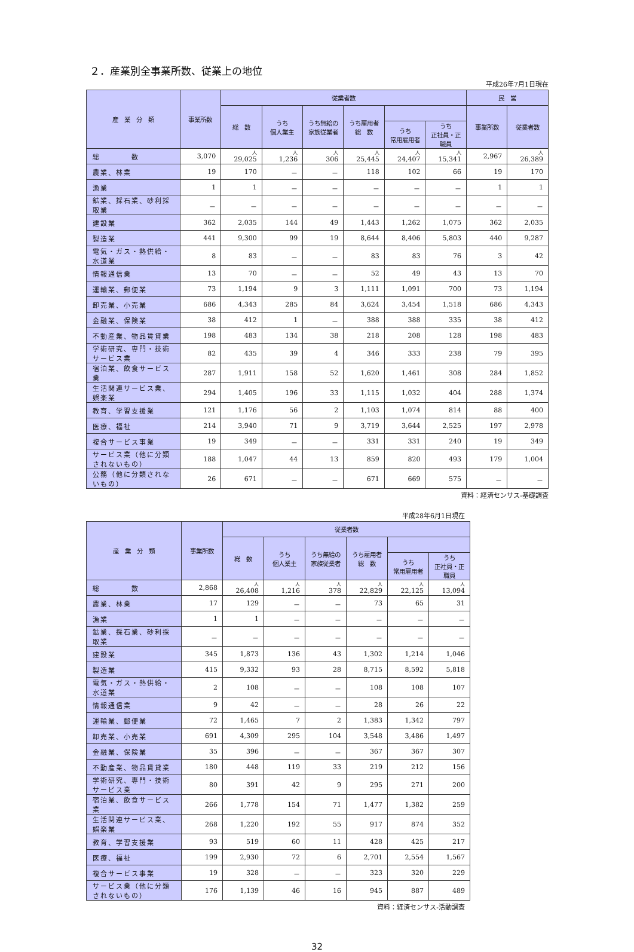２．産業別全事業所数、従業上の地位
平成26年7月1日現在
| 産 業 分 類 | 事業所数 | 従業者数 | | | | | | 民 営 | |
| --- | --- | --- | --- | --- | --- | --- | --- | --- | --- |
| | | 総 数 | うち 個人業主 | うち無給の 家族従業者 | うち雇用者 総 数 | | | 事業所数 | 従業者数 |
| | | | | | | うち 常用雇用者 | うち 正社員・正職員 | | |
| 総 数 | 3,070 | 人 29,025 | 人 1,236 | 人 306 | 人 25,445 | 人 24,407 | 人 15,341 | 2,967 | 人 26,389 |
| 農業、林業 | 19 | 170 | － | － | 118 | 102 | 66 | 19 | 170 |
| 漁業 | 1 | 1 | － | － | － | － | － | 1 | 1 |
| 鉱業、採石業、砂利採取業 | － | － | － | － | － | － | － | － | － |
| 建設業 | 362 | 2,035 | 144 | 49 | 1,443 | 1,262 | 1,075 | 362 | 2,035 |
| 製造業 | 441 | 9,300 | 99 | 19 | 8,644 | 8,406 | 5,803 | 440 | 9,287 |
| 電気・ガス・熱供給・水道業 | 8 | 83 | － | － | 83 | 83 | 76 | 3 | 42 |
| 情報通信業 | 13 | 70 | － | － | 52 | 49 | 43 | 13 | 70 |
| 運輸業、郵便業 | 73 | 1,194 | 9 | 3 | 1,111 | 1,091 | 700 | 73 | 1,194 |
| 卸売業、小売業 | 686 | 4,343 | 285 | 84 | 3,624 | 3,454 | 1,518 | 686 | 4,343 |
| 金融業、保険業 | 38 | 412 | 1 | － | 388 | 388 | 335 | 38 | 412 |
| 不動産業、物品賃貸業 | 198 | 483 | 134 | 38 | 218 | 208 | 128 | 198 | 483 |
| 学術研究、専門・技術サービス業 | 82 | 435 | 39 | 4 | 346 | 333 | 238 | 79 | 395 |
| 宿泊業、飲食サービス業 | 287 | 1,911 | 158 | 52 | 1,620 | 1,461 | 308 | 284 | 1,852 |
| 生活関連サービス業、娯楽業 | 294 | 1,405 | 196 | 33 | 1,115 | 1,032 | 404 | 288 | 1,374 |
| 教育、学習支援業 | 121 | 1,176 | 56 | 2 | 1,103 | 1,074 | 814 | 88 | 400 |
| 医療、福祉 | 214 | 3,940 | 71 | 9 | 3,719 | 3,644 | 2,525 | 197 | 2,978 |
| 複合サービス事業 | 19 | 349 | － | － | 331 | 331 | 240 | 19 | 349 |
| サービス業（他に分類されないもの） | 188 | 1,047 | 44 | 13 | 859 | 820 | 493 | 179 | 1,004 |
| 公務（他に分類されないもの） | 26 | 671 | － | － | 671 | 669 | 575 | － | － |
資料：経済センサス‐基礎調査
平成28年6月1日現在
| 産 業 分 類 | 事業所数 | 従業者数 | | | | | |
| --- | --- | --- | --- | --- | --- | --- | --- |
| | | 総 数 | うち 個人業主 | うち無給の 家族従業者 | うち雇用者 総 数 | | |
| | | | | | | うち 常用雇用者 | うち 正社員・正職員 |
| 総 数 | 2,868 | 人 26,408 | 人 1,216 | 人 378 | 人 22,829 | 人 22,125 | 人 13,094 |
| 農業、林業 | 17 | 129 | － | － | 73 | 65 | 31 |
| 漁業 | 1 | 1 | － | － | － | － | － |
| 鉱業、採石業、砂利採取業 | － | － | － | － | － | － | － |
| 建設業 | 345 | 1,873 | 136 | 43 | 1,302 | 1,214 | 1,046 |
| 製造業 | 415 | 9,332 | 93 | 28 | 8,715 | 8,592 | 5,818 |
| 電気・ガス・熱供給・水道業 | 2 | 108 | － | － | 108 | 108 | 107 |
| 情報通信業 | 9 | 42 | － | － | 28 | 26 | 22 |
| 運輸業、郵便業 | 72 | 1,465 | 7 | 2 | 1,383 | 1,342 | 797 |
| 卸売業、小売業 | 691 | 4,309 | 295 | 104 | 3,548 | 3,486 | 1,497 |
| 金融業、保険業 | 35 | 396 | － | － | 367 | 367 | 307 |
| 不動産業、物品賃貸業 | 180 | 448 | 119 | 33 | 219 | 212 | 156 |
| 学術研究、専門・技術サービス業 | 80 | 391 | 42 | 9 | 295 | 271 | 200 |
| 宿泊業、飲食サービス業 | 266 | 1,778 | 154 | 71 | 1,477 | 1,382 | 259 |
| 生活関連サービス業、娯楽業 | 268 | 1,220 | 192 | 55 | 917 | 874 | 352 |
| 教育、学習支援業 | 93 | 519 | 60 | 11 | 428 | 425 | 217 |
| 医療、福祉 | 199 | 2,930 | 72 | 6 | 2,701 | 2,554 | 1,567 |
| 複合サービス事業 | 19 | 328 | － | － | 323 | 320 | 229 |
| サービス業（他に分類されないもの） | 176 | 1,139 | 46 | 16 | 945 | 887 | 489 |
資料：経済センサス‐活動調査
32